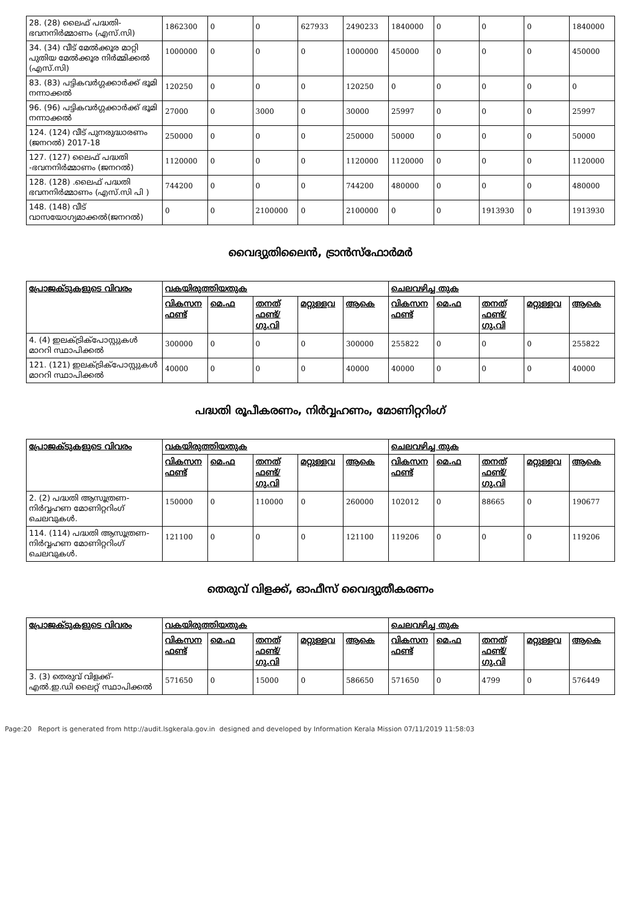| 28. (28) ലൈഫ് പദ്ധതി- ഭവനനിർമ്മാണം (എസ്.സി) | 1862300 | 0 | 0 | 627933 | 2490233 | 1840000 | 0 | 0 | 0 | 1840000 |
| 34. (34) വീട് മേൽക്കൂര മാറ്റി പുതിയ മേൽക്കൂര നിർമ്മിക്കൽ (എസ്.സി) | 1000000 | 0 | 0 | 0 | 1000000 | 450000 | 0 | 0 | 0 | 450000 |
| 83. (83) പട്ടികവർഗ്ഗക്കാർക്ക് ഭൂമി നന്നാക്കൽ | 120250 | 0 | 0 | 0 | 120250 | 0 | 0 | 0 | 0 | 0 |
| 96. (96) പട്ടികവർഗ്ഗക്കാർക്ക് ഭൂമി നന്നാക്കൽ | 27000 | 0 | 3000 | 0 | 30000 | 25997 | 0 | 0 | 0 | 25997 |
| 124. (124) വീട് പുനരുദ്ധാരണം (ജനറൽ) 2017-18 | 250000 | 0 | 0 | 0 | 250000 | 50000 | 0 | 0 | 0 | 50000 |
| 127. (127) ലൈഫ് പദ്ധതി -ഭവനനിർമ്മാണം (ജനറൽ) | 1120000 | 0 | 0 | 0 | 1120000 | 1120000 | 0 | 0 | 0 | 1120000 |
| 128. (128) .ലൈഫ് പദ്ധതി ഭവനനിർമ്മാണം (എസ്.സി പി ) | 744200 | 0 | 0 | 0 | 744200 | 480000 | 0 | 0 | 0 | 480000 |
| 148. (148) വീട് വാസയോഗ്യമാക്കൽ(ജനറൽ) | 0 | 0 | 2100000 | 0 | 2100000 | 0 | 0 | 1913930 | 0 | 1913930 |
വൈദ്യുതിലൈൻ, ട്രാൻസ്ഫോർമർ
| പ്രോജക്ടുകളുടെ വിവരം | വകയിരുത്തിയതുക | | | | | ചെലവഴിച്ച തുക | | | | |
| --- | --- | --- | --- | --- | --- | --- | --- | --- | --- | --- |
| | വികസന ഫണ്ട് | മെ.ഫ | തനത് ഫണ്ട്/ ഗു.വി | മറ്റുള്ളവ | ആകെ | വികസന ഫണ്ട് | മെ.ഫ | തനത് ഫണ്ട്/ ഗു.വി | മറ്റുള്ളവ | ആകെ |
| 4. (4) ഇലക്ട്രിക്പോസ്റ്റുകൾ മാററി സ്ഥാപിക്കൽ | 300000 | 0 | 0 | 0 | 300000 | 255822 | 0 | 0 | 0 | 255822 |
| 121. (121) ഇലക്ട്രിക്പോസ്റ്റുകൾ മാററി സ്ഥാപിക്കൽ | 40000 | 0 | 0 | 0 | 40000 | 40000 | 0 | 0 | 0 | 40000 |
പദ്ധതി രൂപീകരണം, നിർവ്വഹണം, മോണിറ്ററിംഗ്
| പ്രോജക്ടുകളുടെ വിവരം | വകയിരുത്തിയതുക | | | | | ചെലവഴിച്ച തുക | | | | |
| --- | --- | --- | --- | --- | --- | --- | --- | --- | --- | --- |
| | വികസന ഫണ്ട് | മെ.ഫ | തനത് ഫണ്ട്/ ഗു.വി | മറ്റുള്ളവ | ആകെ | വികസന ഫണ്ട് | മെ.ഫ | തനത് ഫണ്ട്/ ഗു.വി | മറ്റുള്ളവ | ആകെ |
| 2. (2) പദ്ധതി ആസൂത്രണ- നിർവ്വഹണ മോണിറ്ററിംഗ് ചെലവുകൾ. | 150000 | 0 | 110000 | 0 | 260000 | 102012 | 0 | 88665 | 0 | 190677 |
| 114. (114) പദ്ധതി ആസൂത്രണ- നിർവ്വഹണ മോണിറ്ററിംഗ് ചെലവുകൾ. | 121100 | 0 | 0 | 0 | 121100 | 119206 | 0 | 0 | 0 | 119206 |
തെരുവ് വിളക്ക്, ഓഫീസ് വൈദ്യുതീകരണം
| പ്രോജക്ടുകളുടെ വിവരം | വകയിരുത്തിയതുക | | | | | ചെലവഴിച്ച തുക | | | | |
| --- | --- | --- | --- | --- | --- | --- | --- | --- | --- | --- |
| | വികസന ഫണ്ട് | മെ.ഫ | തനത് ഫണ്ട്/ ഗു.വി | മറ്റുള്ളവ | ആകെ | വികസന ഫണ്ട് | മെ.ഫ | തനത് ഫണ്ട്/ ഗു.വി | മറ്റുള്ളവ | ആകെ |
| 3. (3) തെരുവ് വിളക്ക്- എൽ.ഇ.ഡി ലൈറ്റ് സ്ഥാപിക്കൽ | 571650 | 0 | 15000 | 0 | 586650 | 571650 | 0 | 4799 | 0 | 576449 |
Page:20 Report is generated from http://audit.lsgkerala.gov.in designed and developed by Information Kerala Mission 07/11/2019 11:58:03